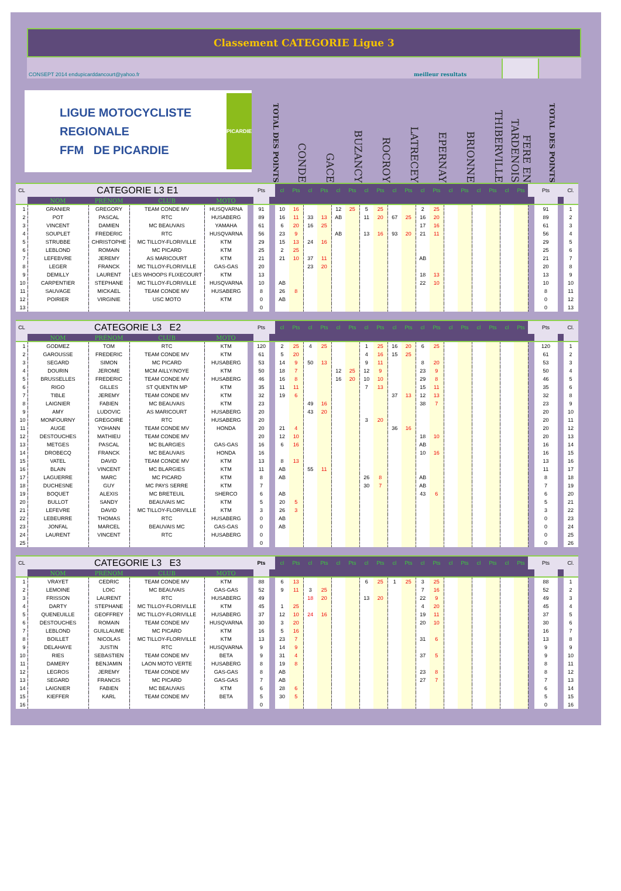Classement CATEGORIE Ligue 3
CONSEPT 2014 endupicarddancourt@yahoo.fr meilleur resultats
LIGUE MOTOCYCLISTE REGIONALE
FFM DE PICARDIE
PICARDIE
TOTAL DES POINTS
CONDE
GACE
BUZANCY
ROCROY
LATRECEY
EPERNAY
BRIONNE
THIBERVILLE
FERE EN TARDENOIS
TOTAL DES POINTS
| CL | CATEGORIE L3 E1 | | | | | Pts | | cl | Pts | cl | Pts | cl | Pts | cl | Pts | cl | Pts | cl | Pts | cl | Pts | cl | Pts | cl | Pts | | Pts | | Cl. |
| | NOM | PRÉNOM | CLUB | MOTO | | | | | | | | | | | | | | | | | | | | | | | | | |
| 1 | GRANIER | GREGORY | TEAM CONDE MV | HUSQVARNA | | 91 | | 10 | 16 | | | 12 | 25 | 5 | 25 | | | 2 | 25 | | | | | | | | 91 | | 1 |
| 2 | POT | PASCAL | RTC | HUSABERG | | 89 | | 16 | 11 | 33 | 13 | AB | | 11 | 20 | 67 | 25 | 16 | 20 | | | | | | | | 89 | | 2 |
| 3 | VINCENT | DAMIEN | MC BEAUVAIS | YAMAHA | | 61 | | 6 | 20 | 16 | 25 | | | | | | | 17 | 16 | | | | | | | | 61 | | 3 |
| 4 | SOUPLET | FREDERIC | RTC | HUSQVARNA | | 56 | | 23 | 9 | | | AB | | 13 | 16 | 93 | 20 | 21 | 11 | | | | | | | | 56 | | 4 |
| 5 | STRUBBE | CHRISTOPHE | MC TILLOY-FLORIVILLE | KTM | | 29 | | 15 | 13 | 24 | 16 | | | | | | | | | | | | | | | | 29 | | 5 |
| 6 | LEBLOND | ROMAIN | MC PICARD | KTM | | 25 | | 2 | 25 | | | | | | | | | | | | | | | | | | 25 | | 6 |
| 7 | LEFEBVRE | JEREMY | AS MARICOURT | KTM | | 21 | | 21 | 10 | 37 | 11 | | | | | | | AB | | | | | | | | | 21 | | 7 |
| 8 | LEGER | FRANCK | MC TILLOY-FLORIVILLE | GAS-GAS | | 20 | | | | 23 | 20 | | | | | | | | | | | | | | | | 20 | | 8 |
| 9 | DEMILLY | LAURENT | LES WHOOPS FLIXECOURT | KTM | | 13 | | | | | | | | | | | | 18 | 13 | | | | | | | | 13 | | 9 |
| 10 | CARPENTIER | STEPHANE | MC TILLOY-FLORIVILLE | HUSQVARNA | | 10 | | AB | | | | | | | | | | 22 | 10 | | | | | | | | 10 | | 10 |
| 11 | SAUVAGE | MICKAEL | TEAM CONDE MV | HUSABERG | | 8 | | 26 | 8 | | | | | | | | | | | | | | | | | | 8 | | 11 |
| 12 | POIRIER | VIRGINIE | USC MOTO | KTM | | 0 | | AB | | | | | | | | | | | | | | | | | | | 0 | | 12 |
| 13 | | | | | | 0 | | | | | | | | | | | | | | | | | | | | | 0 | | 13 |
| CL | CATEGORIE L3 E2 | | | | | Pts | | cl | Pts | cl | Pts | cl | Pts | cl | Pts | cl | Pts | cl | Pts | cl | Pts | cl | Pts | cl | Pts | | Pts | | Cl. |
| | NOM | PRÉNOM | CLUB | MOTO | | | | | | | | | | | | | | | | | | | | | | | | | |
| 1 | GODMEZ | TOM | RTC | KTM | | 120 | | 2 | 25 | 4 | 25 | | | 1 | 25 | 16 | 20 | 6 | 25 | | | | | | | | 120 | | 1 |
| 2 | GAROUSSE | FREDERIC | TEAM CONDE MV | KTM | | 61 | | 5 | 20 | | | | | 4 | 16 | 15 | 25 | | | | | | | | | | 61 | | 2 |
| 3 | SEGARD | SIMON | MC PICARD | HUSABERG | | 53 | | 14 | 9 | 50 | 13 | | | 9 | 11 | | | 8 | 20 | | | | | | | | 53 | | 3 |
| 4 | DOURIN | JEROME | MCM AILLY/NOYE | KTM | | 50 | | 18 | 7 | | | 12 | 25 | 12 | 9 | | | 23 | 9 | | | | | | | | 50 | | 4 |
| 5 | BRUSSELLES | FREDERIC | TEAM CONDE MV | HUSABERG | | 46 | | 16 | 8 | | | 16 | 20 | 10 | 10 | | | 29 | 8 | | | | | | | | 46 | | 5 |
| 6 | RIGO | GILLES | ST QUENTIN MP | KTM | | 35 | | 11 | 11 | | | | | 7 | 13 | | | 15 | 11 | | | | | | | | 35 | | 6 |
| 7 | TIBLE | JEREMY | TEAM CONDE MV | KTM | | 32 | | 19 | 6 | | | | | | | 37 | 13 | 12 | 13 | | | | | | | | 32 | | 8 |
| 8 | LAIGNIER | FABIEN | MC BEAUVAIS | KTM | | 23 | | | | 49 | 16 | | | | | | | 38 | 7 | | | | | | | | 23 | | 9 |
| 9 | AMY | LUDOVIC | AS MARICOURT | HUSABERG | | 20 | | | | 43 | 20 | | | | | | | | | | | | | | | | 20 | | 10 |
| 10 | MONFOURNY | GREGOIRE | RTC | HUSABERG | | 20 | | | | | | | | 3 | 20 | | | | | | | | | | | | 20 | | 11 |
| 11 | AUGE | YOHANN | TEAM CONDE MV | HONDA | | 20 | | 21 | 4 | | | | | | | 36 | 16 | | | | | | | | | | 20 | | 12 |
| 12 | DESTOUCHES | MATHIEU | TEAM CONDE MV | | | 20 | | 12 | 10 | | | | | | | | | 18 | 10 | | | | | | | | 20 | | 13 |
| 13 | METGES | PASCAL | MC BLARGIES | GAS-GAS | | 16 | | 6 | 16 | | | | | | | | | AB | | | | | | | | | 16 | | 14 |
| 14 | DROBECQ | FRANCK | MC BEAUVAIS | HONDA | | 16 | | | | | | | | | | | | 10 | 16 | | | | | | | | 16 | | 15 |
| 15 | VATEL | DAVID | TEAM CONDE MV | KTM | | 13 | | 8 | 13 | | | | | | | | | | | | | | | | | | 13 | | 16 |
| 16 | BLAIN | VINCENT | MC BLARGIES | KTM | | 11 | | AB | | 55 | 11 | | | | | | | | | | | | | | | | 11 | | 17 |
| 17 | LAGUERRE | MARC | MC PICARD | KTM | | 8 | | AB | | | | | | 26 | 8 | | | AB | | | | | | | | | 8 | | 18 |
| 18 | DUCHESNE | GUY | MC PAYS SERRE | KTM | | 7 | | | | | | | | 30 | 7 | | | AB | | | | | | | | | 7 | | 19 |
| 19 | BOQUET | ALEXIS | MC BRETEUIL | SHERCO | | 6 | | AB | | | | | | | | | | 43 | 6 | | | | | | | | 6 | | 20 |
| 20 | BULLOT | SANDY | BEAUVAIS MC | KTM | | 5 | | 20 | 5 | | | | | | | | | | | | | | | | | | 5 | | 21 |
| 21 | LEFEVRE | DAVID | MC TILLOY-FLORIVILLE | KTM | | 3 | | 26 | 3 | | | | | | | | | | | | | | | | | | 3 | | 22 |
| 22 | LEBEURRE | THOMAS | RTC | HUSABERG | | 0 | | AB | | | | | | | | | | | | | | | | | | | 0 | | 23 |
| 23 | JONFAL | MARCEL | BEAUVAIS MC | GAS-GAS | | 0 | | AB | | | | | | | | | | | | | | | | | | | 0 | | 24 |
| 24 | LAURENT | VINCENT | RTC | HUSABERG | | 0 | | | | | | | | | | | | | | | | | | | | | 0 | | 25 |
| 25 | | | | | | 0 | | | | | | | | | | | | | | | | | | | | | 0 | | 26 |
| CL | CATEGORIE L3 E3 | | | | | Pts | | cl | Pts | cl | Pts | cl | Pts | cl | Pts | cl | Pts | cl | Pts | cl | Pts | cl | Pts | cl | Pts | | Pts | | Cl. |
| | NOM | PRÉNOM | CLUB | MOTO | | | | | | | | | | | | | | | | | | | | | | | | | |
| 1 | VRAYET | CEDRIC | TEAM CONDE MV | KTM | | 88 | | 6 | 13 | | | | | 6 | 25 | 1 | 25 | 3 | 25 | | | | | | | | 88 | | 1 |
| 2 | LEMOINE | LOIC | MC BEAUVAIS | GAS-GAS | | 52 | | 9 | 11 | 3 | 25 | | | | | | | 7 | 16 | | | | | | | | 52 | | 2 |
| 3 | FRISSON | LAURENT | RTC | HUSABERG | | 49 | | | | 18 | 20 | | | 13 | 20 | | | 22 | 9 | | | | | | | | 49 | | 3 |
| 4 | DARTY | STEPHANE | MC TILLOY-FLORIVILLE | KTM | | 45 | | 1 | 25 | | | | | | | | | 4 | 20 | | | | | | | | 45 | | 4 |
| 5 | QUENEUILLE | GEOFFREY | MC TILLOY-FLORIVILLE | HUSABERG | | 37 | | 12 | 10 | 24 | 16 | | | | | | | 19 | 11 | | | | | | | | 37 | | 5 |
| 6 | DESTOUCHES | ROMAIN | TEAM CONDE MV | HUSQVARNA | | 30 | | 3 | 20 | | | | | | | | | 20 | 10 | | | | | | | | 30 | | 6 |
| 7 | LEBLOND | GUILLAUME | MC PICARD | KTM | | 16 | | 5 | 16 | | | | | | | | | | | | | | | | | | 16 | | 7 |
| 8 | BOILLET | NICOLAS | MC TILLOY-FLORIVILLE | KTM | | 13 | | 23 | 7 | | | | | | | | | 31 | 6 | | | | | | | | 13 | | 8 |
| 9 | DELAHAYE | JUSTIN | RTC | HUSQVARNA | | 9 | | 14 | 9 | | | | | | | | | | | | | | | | | | 9 | | 9 |
| 10 | RIES | SEBASTIEN | TEAM CONDE MV | BETA | | 9 | | 31 | 4 | | | | | | | | | 37 | 5 | | | | | | | | 9 | | 10 |
| 11 | DAMERY | BENJAMIN | LAON MOTO VERTE | HUSABERG | | 8 | | 19 | 8 | | | | | | | | | | | | | | | | | | 8 | | 11 |
| 12 | LEGROS | JEREMY | TEAM CONDE MV | GAS-GAS | | 8 | | AB | | | | | | | | | | 23 | 8 | | | | | | | | 8 | | 12 |
| 13 | SEGARD | FRANCIS | MC PICARD | GAS-GAS | | 7 | | AB | | | | | | | | | | 27 | 7 | | | | | | | | 7 | | 13 |
| 14 | LAIGNIER | FABIEN | MC BEAUVAIS | KTM | | 6 | | 28 | 6 | | | | | | | | | | | | | | | | | | 6 | | 14 |
| 15 | KIEFFER | KARL | TEAM CONDE MV | BETA | | 5 | | 30 | 5 | | | | | | | | | | | | | | | | | | 5 | | 15 |
| 16 | | | | | | 0 | | | | | | | | | | | | | | | | | | | | | 0 | | 16 |